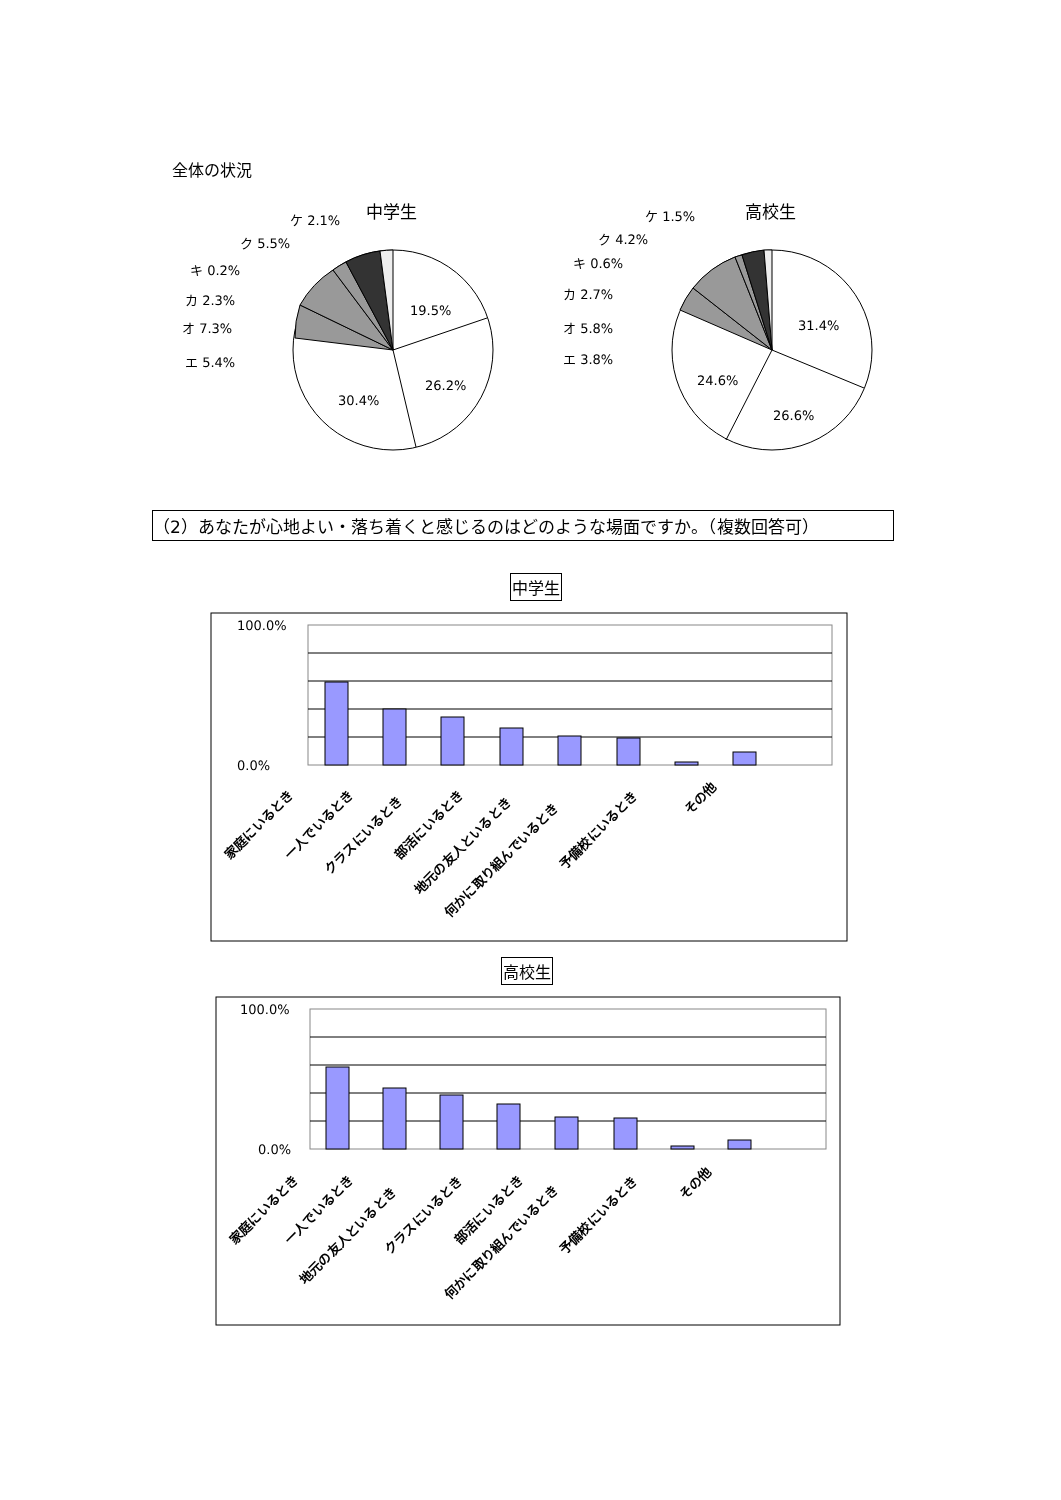全体の状況
（2）あなたが心地よい・落ち着くと感じるのはどのような場面ですか。（複数回答可）
中学生
高校生
中学生
19.5%
26.2%
30.4%
ケ 2.1%
ク 5.5%
キ 0.2%
カ 2.3%
オ 7.3%
エ 5.4%
高校生
31.4%
26.6%
24.6%
ケ 1.5%
ク 4.2%
キ 0.6%
カ 2.7%
オ 5.8%
エ 3.8%
100.0%
0.0%
家庭にいるとき
一人でいるとき
クラスにいるとき
部活にいるとき
地元の友人といるとき
何かに取り組んでいるとき
予備校にいるとき
その他
100.0%
0.0%
家庭にいるとき
一人でいるとき
地元の友人といるとき
クラスにいるとき
部活にいるとき
何かに取り組んでいるとき
予備校にいるとき
その他